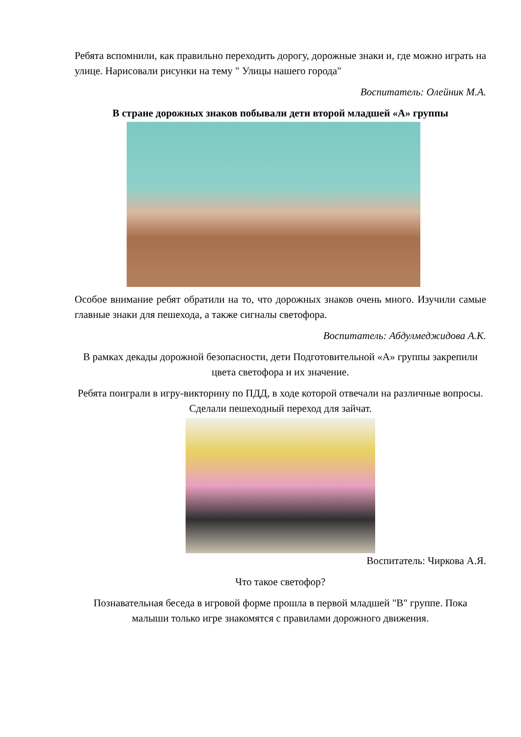Ребята вспомнили, как правильно переходить дорогу, дорожные знаки и, где можно играть на улице. Нарисовали рисунки на тему " Улицы нашего города"
Воспитатель: Олейник М.А.
В стране дорожных знаков побывали дети второй младшей «А» группы
Особое внимание ребят обратили на то, что дорожных знаков очень много. Изучили самые главные знаки для пешехода, а также сигналы светофора.
Воспитатель: Абдулмеджидова А.К.
В рамках декады дорожной безопасности, дети Подготовительной «А» группы закрепили цвета светофора и их значение.
Ребята поиграли в игру-викторину по ПДД, в ходе которой отвечали на различные вопросы. Сделали пешеходный переход для зайчат.
Воспитатель: Чиркова А.Я.
Что такое светофор?
Познавательная беседа в игровой форме прошла в первой младшей "В" группе. Пока малыши только игре знакомятся с правилами дорожного движения.